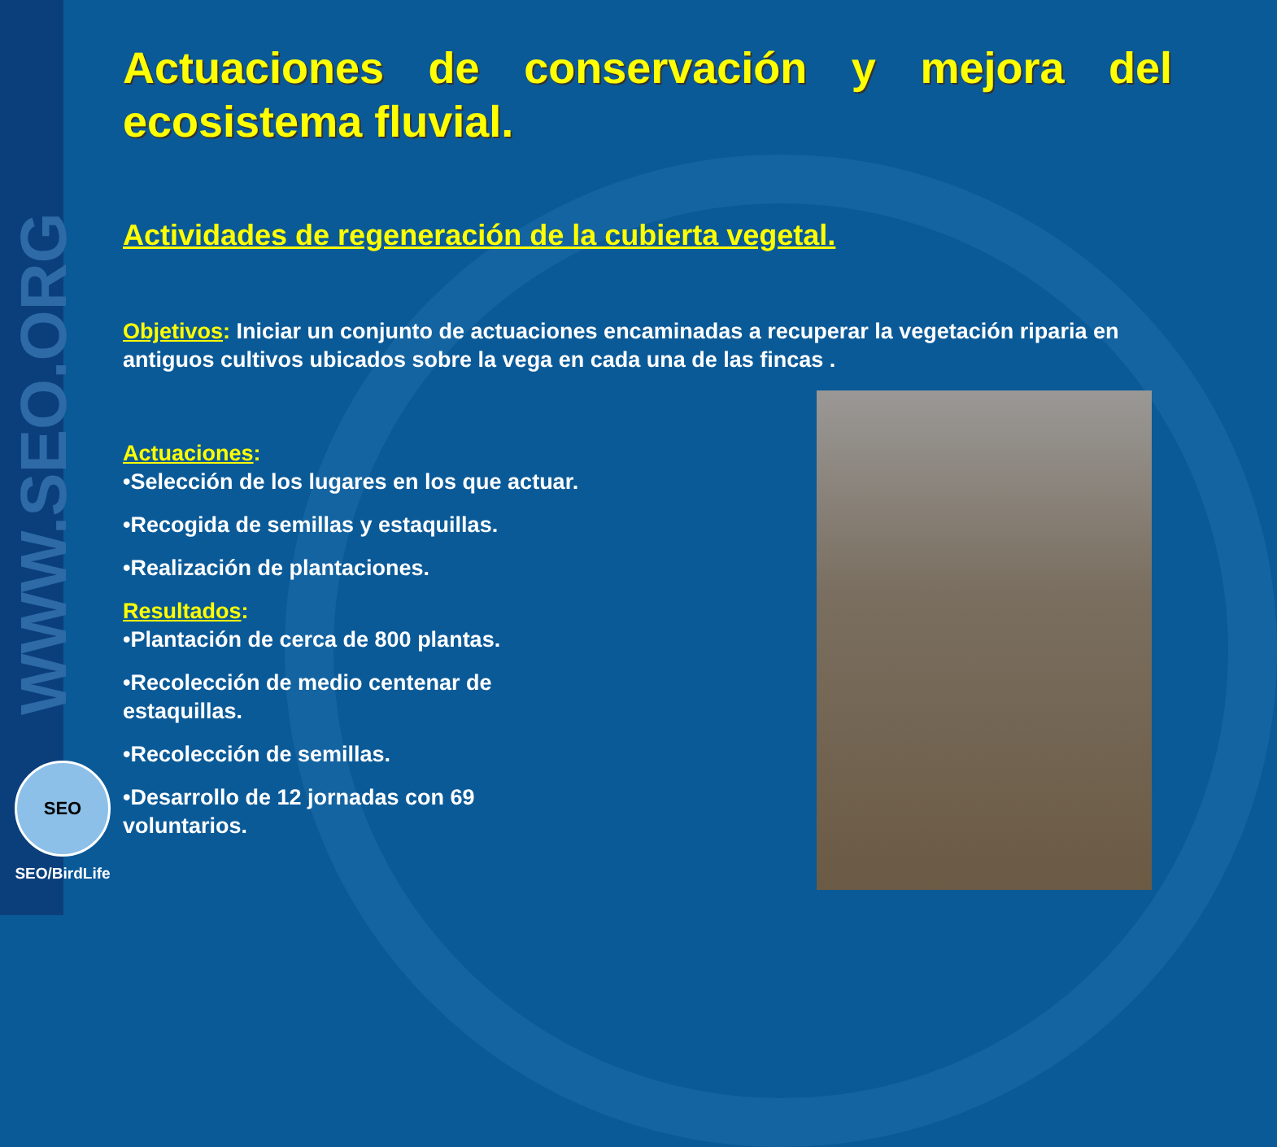WWW.SEO.ORG
SEO
SEO/BirdLife
Actuaciones de conservación y mejora del ecosistema fluvial.
Actividades de regeneración de la cubierta vegetal.
Objetivos: Iniciar un conjunto de actuaciones encaminadas a recuperar la vegetación riparia en antiguos cultivos ubicados sobre la vega en cada una de las fincas .
Actuaciones:
•Selección de los lugares en los que actuar.
•Recogida de semillas y estaquillas.
•Realización de plantaciones.
Resultados:
•Plantación de cerca de 800 plantas.
•Recolección de medio centenar de
estaquillas.
•Recolección de semillas.
•Desarrollo de 12 jornadas con 69
voluntarios.